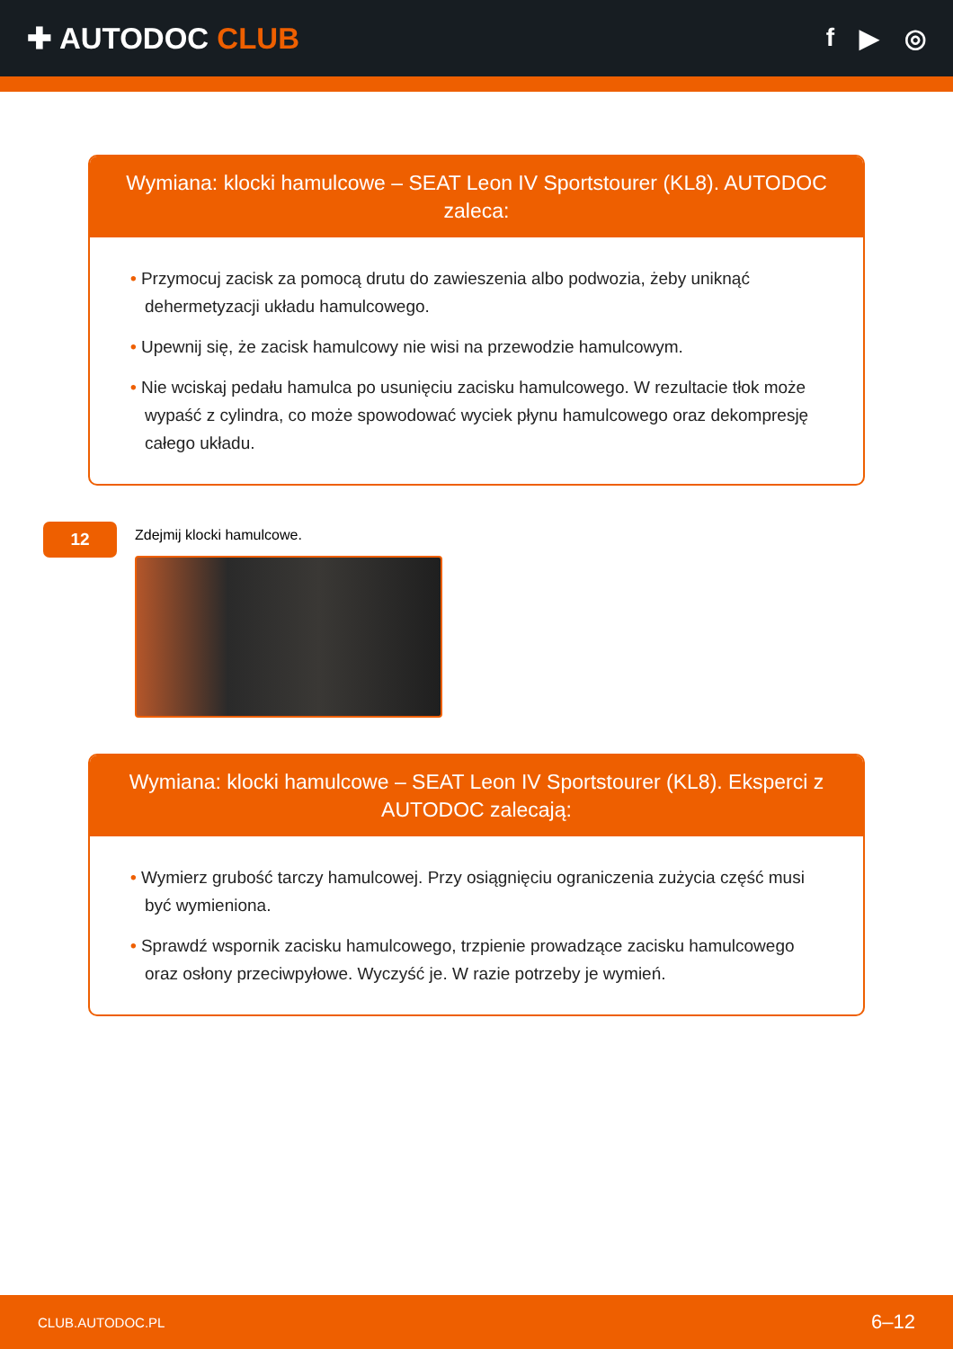✚ AUTODOC CLUB
f ▶ ◎
Wymiana: klocki hamulcowe – SEAT Leon IV Sportstourer (KL8). AUTODOC zaleca:
• Przymocuj zacisk za pomocą drutu do zawieszenia albo podwozia, żeby uniknąć dehermetyzacji układu hamulcowego.
• Upewnij się, że zacisk hamulcowy nie wisi na przewodzie hamulcowym.
• Nie wciskaj pedału hamulca po usunięciu zacisku hamulcowego. W rezultacie tłok może wypaść z cylindra, co może spowodować wyciek płynu hamulcowego oraz dekompresję całego układu.
12
Zdejmij klocki hamulcowe.
Wymiana: klocki hamulcowe – SEAT Leon IV Sportstourer (KL8). Eksperci z AUTODOC zalecają:
• Wymierz grubość tarczy hamulcowej. Przy osiągnięciu ograniczenia zużycia część musi być wymieniona.
• Sprawdź wspornik zacisku hamulcowego, trzpienie prowadzące zacisku hamulcowego oraz osłony przeciwpyłowe. Wyczyść je. W razie potrzeby je wymień.
CLUB.AUTODOC.PL 6–12